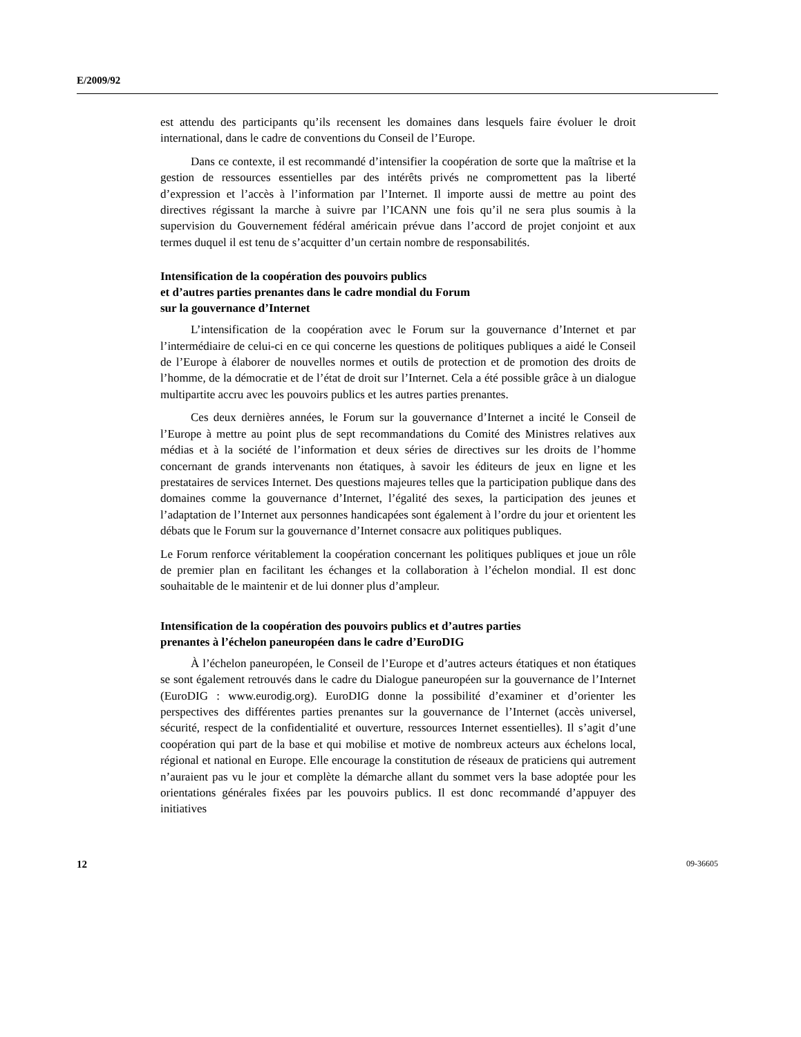E/2009/92
est attendu des participants qu’ils recensent les domaines dans lesquels faire évoluer le droit international, dans le cadre de conventions du Conseil de l’Europe.
Dans ce contexte, il est recommandé d’intensifier la coopération de sorte que la maîtrise et la gestion de ressources essentielles par des intérêts privés ne compromettent pas la liberté d’expression et l’accès à l’information par l’Internet. Il importe aussi de mettre au point des directives régissant la marche à suivre par l’ICANN une fois qu’il ne sera plus soumis à la supervision du Gouvernement fédéral américain prévue dans l’accord de projet conjoint et aux termes duquel il est tenu de s’acquitter d’un certain nombre de responsabilités.
Intensification de la coopération des pouvoirs publics
et d’autres parties prenantes dans le cadre mondial du Forum
sur la gouvernance d’Internet
L’intensification de la coopération avec le Forum sur la gouvernance d’Internet et par l’intermédiaire de celui-ci en ce qui concerne les questions de politiques publiques a aidé le Conseil de l’Europe à élaborer de nouvelles normes et outils de protection et de promotion des droits de l’homme, de la démocratie et de l’état de droit sur l’Internet. Cela a été possible grâce à un dialogue multipartite accru avec les pouvoirs publics et les autres parties prenantes.
Ces deux dernières années, le Forum sur la gouvernance d’Internet a incité le Conseil de l’Europe à mettre au point plus de sept recommandations du Comité des Ministres relatives aux médias et à la société de l’information et deux séries de directives sur les droits de l’homme concernant de grands intervenants non étatiques, à savoir les éditeurs de jeux en ligne et les prestataires de services Internet. Des questions majeures telles que la participation publique dans des domaines comme la gouvernance d’Internet, l’égalité des sexes, la participation des jeunes et l’adaptation de l’Internet aux personnes handicapées sont également à l’ordre du jour et orientent les débats que le Forum sur la gouvernance d’Internet consacre aux politiques publiques.
Le Forum renforce véritablement la coopération concernant les politiques publiques et joue un rôle de premier plan en facilitant les échanges et la collaboration à l’échelon mondial. Il est donc souhaitable de le maintenir et de lui donner plus d’ampleur.
Intensification de la coopération des pouvoirs publics et d’autres parties
prenantes à l’échelon paneuropéen dans le cadre d’EuroDIG
À l’échelon paneuropéen, le Conseil de l’Europe et d’autres acteurs étatiques et non étatiques se sont également retrouvés dans le cadre du Dialogue paneuropéen sur la gouvernance de l’Internet (EuroDIG : www.eurodig.org). EuroDIG donne la possibilité d’examiner et d’orienter les perspectives des différentes parties prenantes sur la gouvernance de l’Internet (accès universel, sécurité, respect de la confidentialité et ouverture, ressources Internet essentielles). Il s’agit d’une coopération qui part de la base et qui mobilise et motive de nombreux acteurs aux échelons local, régional et national en Europe. Elle encourage la constitution de réseaux de praticiens qui autrement n’auraient pas vu le jour et complète la démarche allant du sommet vers la base adoptée pour les orientations générales fixées par les pouvoirs publics. Il est donc recommandé d’appuyer des initiatives
12 09-36605